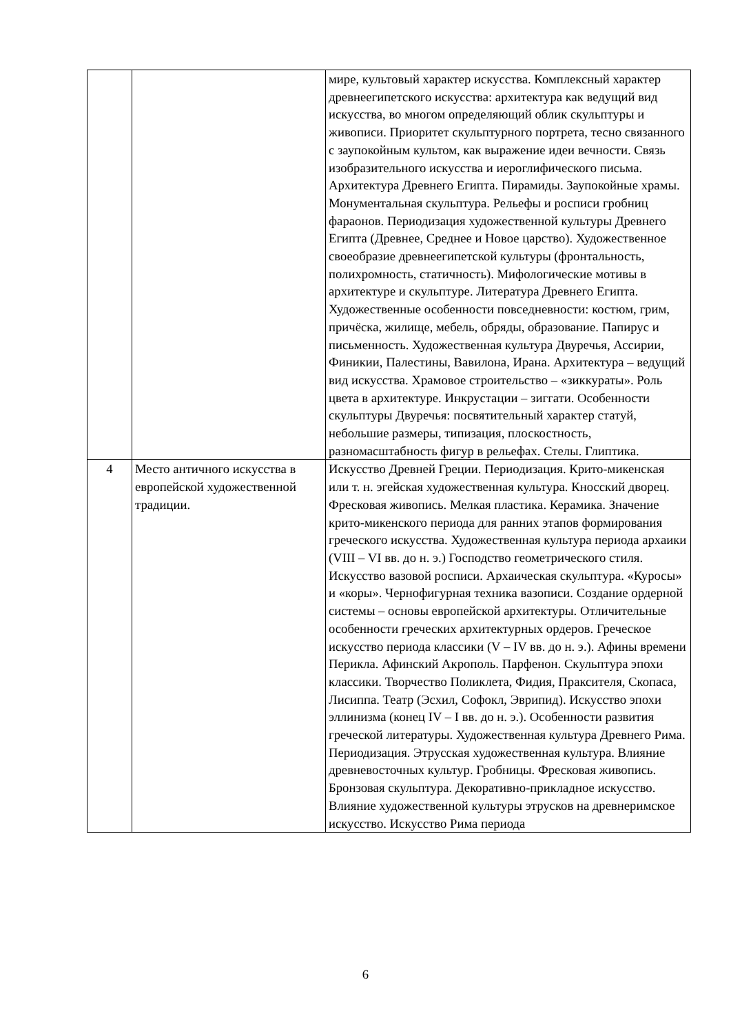| | | мире, культовый характер искусства. Комплексный характер древнеегипетского искусства: архитектура как ведущий вид искусства, во многом определяющий облик скульптуры и живописи. Приоритет скульптурного портрета, тесно связанного с заупокойным культом, как выражение идеи вечности. Связь изобразительного искусства и иероглифического письма. Архитектура Древнего Египта. Пирамиды. Заупокойные храмы. Монументальная скульптура. Рельефы и росписи гробниц фараонов. Периодизация художественной культуры Древнего Египта (Древнее, Среднее и Новое царство). Художественное своеобразие древнеегипетской культуры (фронтальность, полихромность, статичность). Мифологические мотивы в архитектуре и скульптуре. Литература Древнего Египта. Художественные особенности повседневности: костюм, грим, причёска, жилище, мебель, обряды, образование. Папирус и письменность. Художественная культура Двуречья, Ассирии, Финикии, Палестины, Вавилона, Ирана. Архитектура – ведущий вид искусства. Храмовое строительство – «зиккураты». Роль цвета в архитектуре. Инкрустации – зиггати. Особенности скульптуры Двуречья: посвятительный характер статуй, небольшие размеры, типизация, плоскостность, разномасштабность фигур в рельефах. Стелы. Глиптика. |
| 4 | Место античного искусства в европейской художественной традиции. | Искусство Древней Греции. Периодизация. Крито-микенская или т. н. эгейская художественная культура. Кносский дворец. Фресковая живопись. Мелкая пластика. Керамика. Значение крито-микенского периода для ранних этапов формирования греческого искусства. Художественная культура периода архаики (VIII – VI вв. до н. э.) Господство геометрического стиля. Искусство вазовой росписи. Архаическая скульптура. «Куросы» и «коры». Чернофигурная техника вазописи. Создание ордерной системы – основы европейской архитектуры. Отличительные особенности греческих архитектурных ордеров. Греческое искусство периода классики (V – IV вв. до н. э.). Афины времени Перикла. Афинский Акрополь. Парфенон. Скульптура эпохи классики. Творчество Поликлета, Фидия, Праксителя, Скопаса, Лисиппа. Театр (Эсхил, Софокл, Эврипид). Искусство эпохи эллинизма (конец IV – I вв. до н. э.). Особенности развития греческой литературы. Художественная культура Древнего Рима. Периодизация. Этрусская художественная культура. Влияние древневосточных культур. Гробницы. Фресковая живопись. Бронзовая скульптура. Декоративно-прикладное искусство. Влияние художественной культуры этрусков на древнеримское искусство. Искусство Рима периода |
6